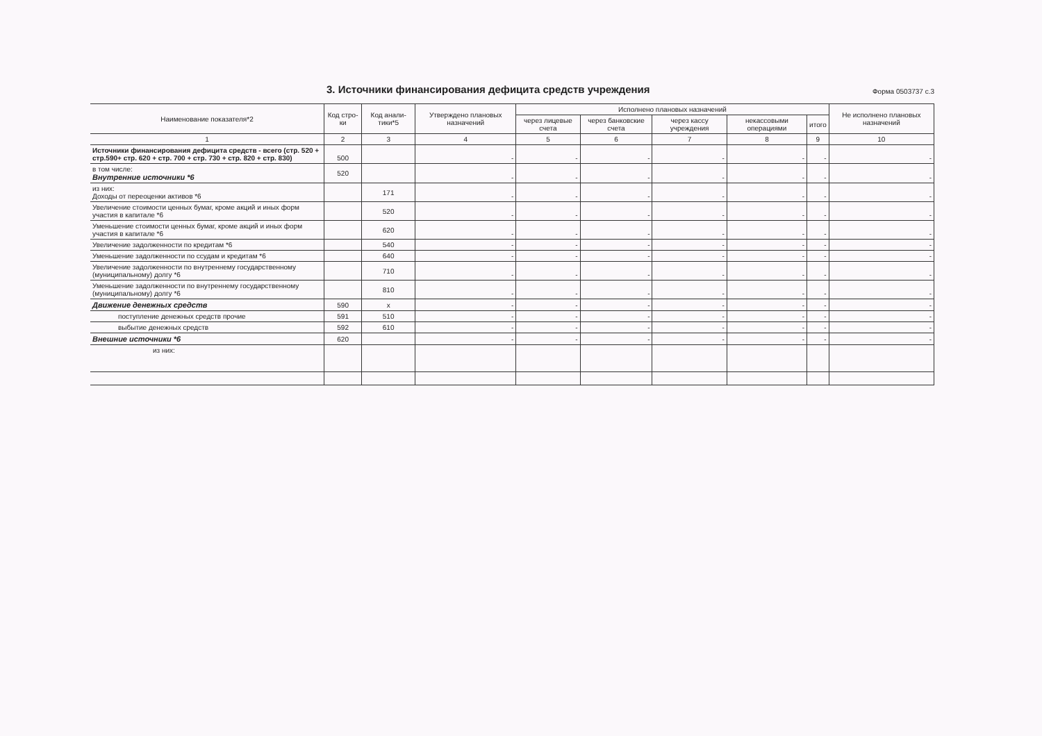3. Источники финансирования дефицита средств учреждения
Форма 0503737 с.3
| Наименование показателя*2 | Код стро-ки | Код анали-тики*5 | Утверждено плановых назначений | Исполнено плановых назначений | | | | | Не исполнено плановых назначений |
| --- | --- | --- | --- | --- | --- | --- | --- | --- | --- |
| | | | | через лицевые счета | через банковские счета | через кассу учреждения | некассовыми операциями | итого | |
| 1 | 2 | 3 | 4 | 5 | 6 | 7 | 8 | 9 | 10 |
| Источники финансирования дефицита средств - всего (стр. 520 + стр.590+ стр. 620 + стр. 700 + стр. 730 + стр. 820 + стр. 830) | 500 | | - | - | - | - | - | - | - |
| в том числе: Внутренние источники *6 | 520 | | - | - | - | - | - | - | - |
| из них: Доходы от переоценки активов *6 | | 171 | - | - | - | - | - | - | - |
| Увеличение стоимости ценных бумаг, кроме акций и иных форм участия в капитале *6 | | 520 | - | - | - | - | - | - | - |
| Уменьшение стоимости ценных бумаг, кроме акций и иных форм участия в капитале *6 | | 620 | - | - | - | - | - | - | - |
| Увеличение задолженности по кредитам *6 | | 540 | - | - | - | - | - | - | - |
| Уменьшение задолженности по ссудам и кредитам *6 | | 640 | - | - | - | - | - | - | - |
| Увеличение задолженности по внутреннему государственному (муниципальному) долгу *6 | | 710 | - | - | - | - | - | - | - |
| Уменьшение задолженности по внутреннему государственному (муниципальному) долгу *6 | | 810 | - | - | - | - | - | - | - |
| Движение денежных средств | 590 | x | - | - | - | - | - | - | - |
| поступление денежных средств прочие | 591 | 510 | - | - | - | - | - | - | - |
| выбытие денежных средств | 592 | 610 | - | - | - | - | - | - | - |
| Внешние источники *6 | 620 | | - | - | - | - | - | - | - |
| из них: | | | | | | | | | |